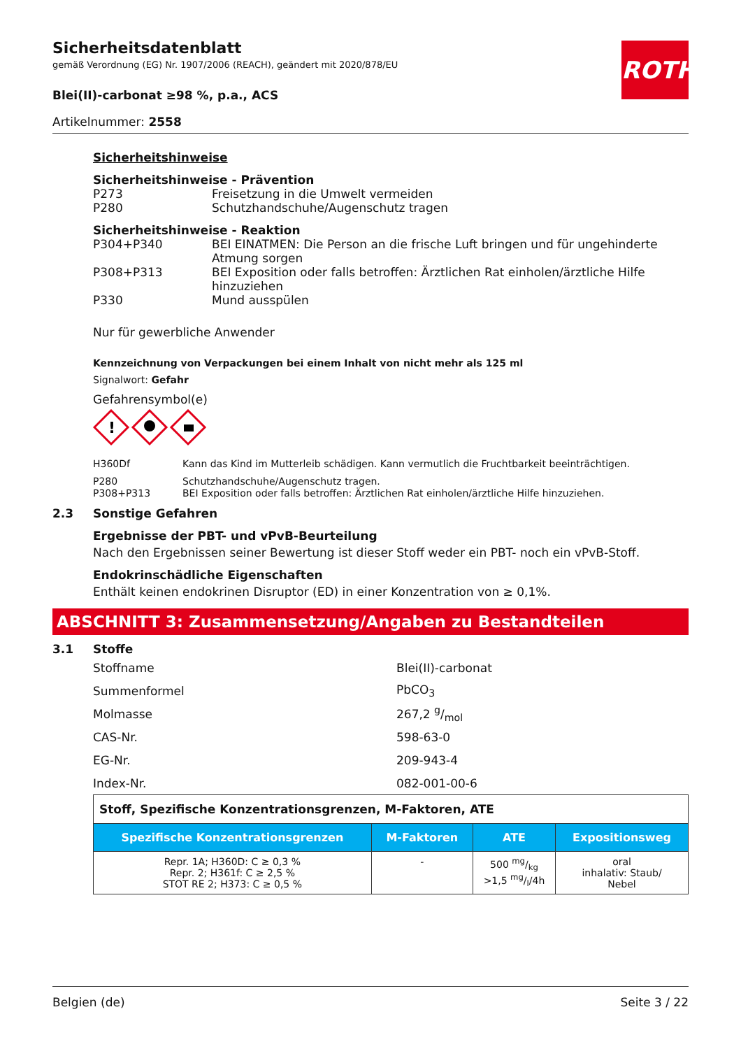ROTH
Sicherheitsdatenblatt
gemäß Verordnung (EG) Nr. 1907/2006 (REACH), geändert mit 2020/878/EU
Blei(II)-carbonat ≥98 %, p.a., ACS
Artikelnummer: 2558
Sicherheitshinweise
Sicherheitshinweise - Prävention
P273 Freisetzung in die Umwelt vermeiden
P280 Schutzhandschuhe/Augenschutz tragen
Sicherheitshinweise - Reaktion
P304+P340 BEI EINATMEN: Die Person an die frische Luft bringen und für ungehinderte Atmung sorgen
P308+P313 BEI Exposition oder falls betroffen: Ärztlichen Rat einholen/ärztliche Hilfe hinzuziehen
P330 Mund ausspülen
Nur für gewerbliche Anwender
Kennzeichnung von Verpackungen bei einem Inhalt von nicht mehr als 125 ml
Signalwort: Gefahr
Gefahrensymbol(e)
!
H360Df Kann das Kind im Mutterleib schädigen. Kann vermutlich die Fruchtbarkeit beeinträchtigen.
P280 Schutzhandschuhe/Augenschutz tragen.
P308+P313 BEI Exposition oder falls betroffen: Ärztlichen Rat einholen/ärztliche Hilfe hinzuziehen.
2.3 Sonstige Gefahren
Ergebnisse der PBT- und vPvB-Beurteilung
Nach den Ergebnissen seiner Bewertung ist dieser Stoff weder ein PBT- noch ein vPvB-Stoff.
Endokrinschädliche Eigenschaften
Enthält keinen endokrinen Disruptor (ED) in einer Konzentration von ≥ 0,1%.
ABSCHNITT 3: Zusammensetzung/Angaben zu Bestandteilen
3.1 Stoffe
Stoffname Blei(II)-carbonat
Summenformel PbCO<sub>3</sub>
Molmasse 267,2 g/mol
CAS-Nr. 598-63-0
EG-Nr. 209-943-4
Index-Nr. 082-001-00-6
| Stoff, Spezifische Konzentrationsgrenzen, M-Faktoren, ATE | | | |
| Spezifische Konzentrationsgrenzen | M-Faktoren | ATE | Expositionsweg |
| Repr. 1A; H360D: C ≥ 0,3 % Repr. 2; H361f: C ≥ 2,5 % STOT RE 2; H373: C ≥ 0,5 % | - | 500 mg/kg >1,5 mg/l/4h | oral inhalativ: Staub/ Nebel |
Belgien (de) Seite 3 / 22